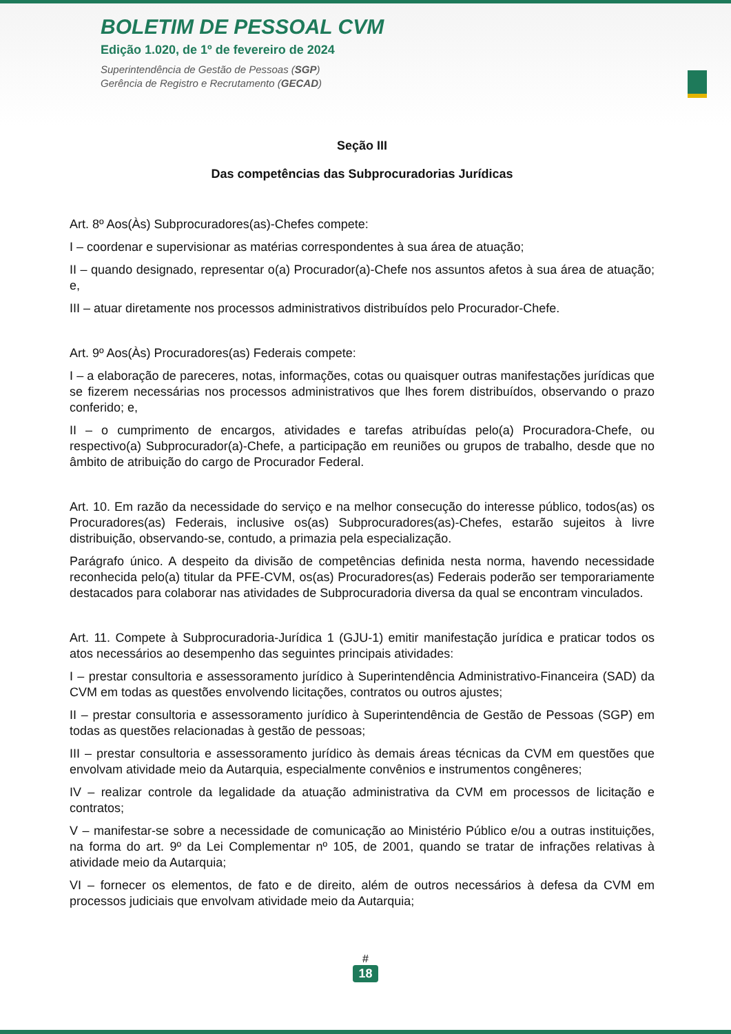BOLETIM DE PESSOAL CVM
Edição 1.020, de 1º de fevereiro de 2024
Superintendência de Gestão de Pessoas (SGP)
Gerência de Registro e Recrutamento (GECAD)
Seção III
Das competências das Subprocuradorias Jurídicas
Art. 8º Aos(Às) Subprocuradores(as)-Chefes compete:
I – coordenar e supervisionar as matérias correspondentes à sua área de atuação;
II – quando designado, representar o(a) Procurador(a)-Chefe nos assuntos afetos à sua área de atuação; e,
III – atuar diretamente nos processos administrativos distribuídos pelo Procurador-Chefe.
Art. 9º Aos(Às) Procuradores(as) Federais compete:
I – a elaboração de pareceres, notas, informações, cotas ou quaisquer outras manifestações jurídicas que se fizerem necessárias nos processos administrativos que lhes forem distribuídos, observando o prazo conferido; e,
II – o cumprimento de encargos, atividades e tarefas atribuídas pelo(a) Procuradora-Chefe, ou respectivo(a) Subprocurador(a)-Chefe, a participação em reuniões ou grupos de trabalho, desde que no âmbito de atribuição do cargo de Procurador Federal.
Art. 10. Em razão da necessidade do serviço e na melhor consecução do interesse público, todos(as) os Procuradores(as) Federais, inclusive os(as) Subprocuradores(as)-Chefes, estarão sujeitos à livre distribuição, observando-se, contudo, a primazia pela especialização.
Parágrafo único. A despeito da divisão de competências definida nesta norma, havendo necessidade reconhecida pelo(a) titular da PFE-CVM, os(as) Procuradores(as) Federais poderão ser temporariamente destacados para colaborar nas atividades de Subprocuradoria diversa da qual se encontram vinculados.
Art. 11. Compete à Subprocuradoria-Jurídica 1 (GJU-1) emitir manifestação jurídica e praticar todos os atos necessários ao desempenho das seguintes principais atividades:
I – prestar consultoria e assessoramento jurídico à Superintendência Administrativo-Financeira (SAD) da CVM em todas as questões envolvendo licitações, contratos ou outros ajustes;
II – prestar consultoria e assessoramento jurídico à Superintendência de Gestão de Pessoas (SGP) em todas as questões relacionadas à gestão de pessoas;
III – prestar consultoria e assessoramento jurídico às demais áreas técnicas da CVM em questões que envolvam atividade meio da Autarquia, especialmente convênios e instrumentos congêneres;
IV – realizar controle da legalidade da atuação administrativa da CVM em processos de licitação e contratos;
V – manifestar-se sobre a necessidade de comunicação ao Ministério Público e/ou a outras instituições, na forma do art. 9º da Lei Complementar nº 105, de 2001, quando se tratar de infrações relativas à atividade meio da Autarquia;
VI – fornecer os elementos, de fato e de direito, além de outros necessários à defesa da CVM em processos judiciais que envolvam atividade meio da Autarquia;
#
18